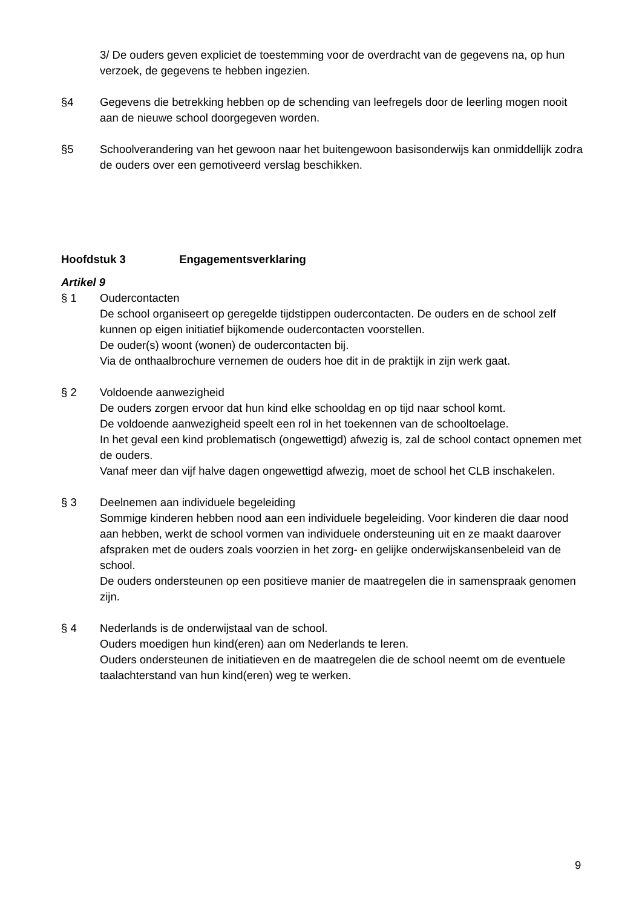3/ De ouders geven expliciet de toestemming voor de overdracht van de gegevens na, op hun verzoek, de gegevens te hebben ingezien.
§4 Gegevens die betrekking hebben op de schending van leefregels door de leerling mogen nooit aan de nieuwe school doorgegeven worden.
§5 Schoolverandering van het gewoon naar het buitengewoon basisonderwijs kan onmiddellijk zodra de ouders over een gemotiveerd verslag beschikken.
Hoofdstuk 3 Engagementsverklaring
Artikel 9
§ 1 Oudercontacten
De school organiseert op geregelde tijdstippen oudercontacten. De ouders en de school zelf kunnen op eigen initiatief bijkomende oudercontacten voorstellen.
De ouder(s) woont (wonen) de oudercontacten bij.
Via de onthaalbrochure vernemen de ouders hoe dit in de praktijk in zijn werk gaat.
§ 2 Voldoende aanwezigheid
De ouders zorgen ervoor dat hun kind elke schooldag en op tijd naar school komt.
De voldoende aanwezigheid speelt een rol in het toekennen van de schooltoelage.
In het geval een kind problematisch (ongewettigd) afwezig is, zal de school contact opnemen met de ouders.
Vanaf meer dan vijf halve dagen ongewettigd afwezig, moet de school het CLB inschakelen.
§ 3 Deelnemen aan individuele begeleiding
Sommige kinderen hebben nood aan een individuele begeleiding. Voor kinderen die daar nood aan hebben, werkt de school vormen van individuele ondersteuning uit en ze maakt daarover afspraken met de ouders zoals voorzien in het zorg- en gelijke onderwijskansenbeleid van de school.
De ouders ondersteunen op een positieve manier de maatregelen die in samenspraak genomen zijn.
§ 4 Nederlands is de onderwijstaal van de school.
Ouders moedigen hun kind(eren) aan om Nederlands te leren.
Ouders ondersteunen de initiatieven en de maatregelen die de school neemt om de eventuele taalachterstand van hun kind(eren) weg te werken.
9